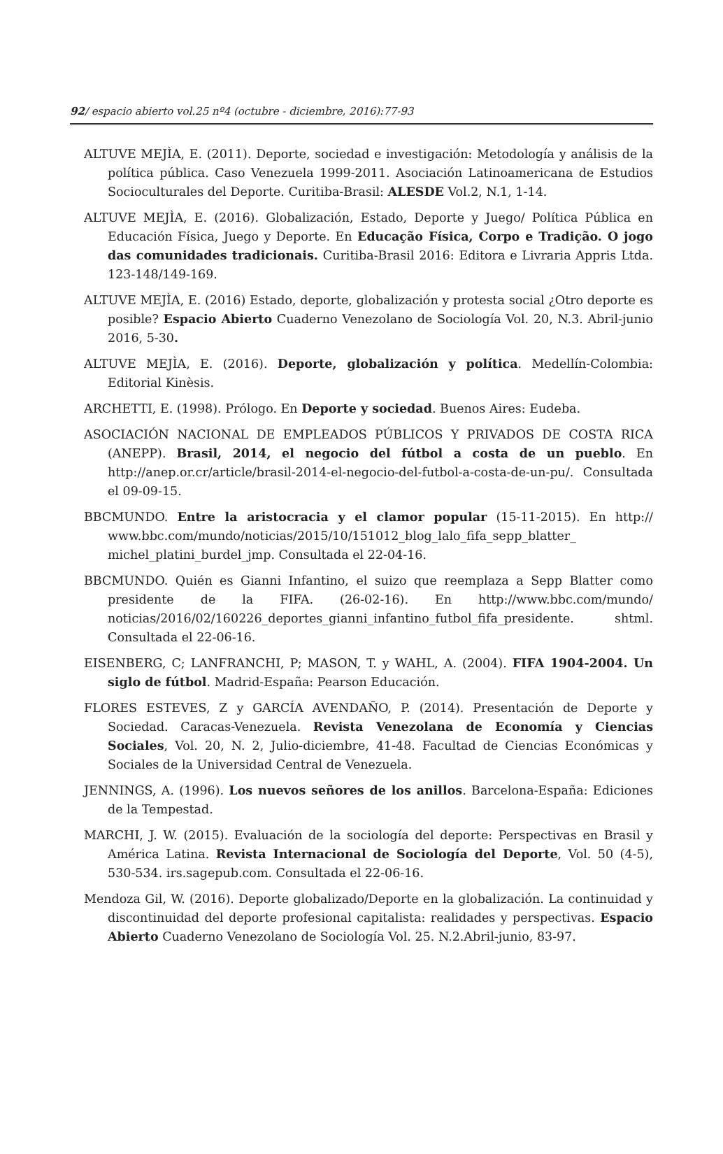92/ espacio abierto vol.25 nº4 (octubre - diciembre, 2016):77-93
ALTUVE MEJÌA, E. (2011). Deporte, sociedad e investigación: Metodología y análisis de la política pública. Caso Venezuela 1999-2011. Asociación Latinoamericana de Estudios Socioculturales del Deporte. Curitiba-Brasil: ALESDE Vol.2, N.1, 1-14.
ALTUVE MEJÌA, E. (2016). Globalización, Estado, Deporte y Juego/ Política Pública en Educación Física, Juego y Deporte. En Educação Física, Corpo e Tradição. O jogo das comunidades tradicionais. Curitiba-Brasil 2016: Editora e Livraria Appris Ltda. 123-148/149-169.
ALTUVE MEJÌA, E. (2016) Estado, deporte, globalización y protesta social ¿Otro deporte es posible? Espacio Abierto Cuaderno Venezolano de Sociología Vol. 20, N.3. Abril-junio 2016, 5-30.
ALTUVE MEJÌA, E. (2016). Deporte, globalización y política. Medellín-Colombia: Editorial Kinèsis.
ARCHETTI, E. (1998). Prólogo. En Deporte y sociedad. Buenos Aires: Eudeba.
ASOCIACIÓN NACIONAL DE EMPLEADOS PÚBLICOS Y PRIVADOS DE COSTA RICA (ANEPP). Brasil, 2014, el negocio del fútbol a costa de un pueblo. En http://anep.or.cr/article/brasil-2014-el-negocio-del-futbol-a-costa-de-un-pu/. Consultada el 09-09-15.
BBCMUNDO. Entre la aristocracia y el clamor popular (15-11-2015). En http:// www.bbc.com/mundo/noticias/2015/10/151012_blog_lalo_fifa_sepp_blatter_ michel_platini_burdel_jmp. Consultada el 22-04-16.
BBCMUNDO. Quién es Gianni Infantino, el suizo que reemplaza a Sepp Blatter como presidente de la FIFA. (26-02-16). En http://www.bbc.com/mundo/ noticias/2016/02/160226_deportes_gianni_infantino_futbol_fifa_presidente. shtml. Consultada el 22-06-16.
EISENBERG, C; LANFRANCHI, P; MASON, T. y WAHL, A. (2004). FIFA 1904-2004. Un siglo de fútbol. Madrid-España: Pearson Educación.
FLORES ESTEVES, Z y GARCÍA AVENDAÑO, P. (2014). Presentación de Deporte y Sociedad. Caracas-Venezuela. Revista Venezolana de Economía y Ciencias Sociales, Vol. 20, N. 2, Julio-diciembre, 41-48. Facultad de Ciencias Económicas y Sociales de la Universidad Central de Venezuela.
JENNINGS, A. (1996). Los nuevos señores de los anillos. Barcelona-España: Ediciones de la Tempestad.
MARCHI, J. W. (2015). Evaluación de la sociología del deporte: Perspectivas en Brasil y América Latina. Revista Internacional de Sociología del Deporte, Vol. 50 (4-5), 530-534. irs.sagepub.com. Consultada el 22-06-16.
Mendoza Gil, W. (2016). Deporte globalizado/Deporte en la globalización. La continuidad y discontinuidad del deporte profesional capitalista: realidades y perspectivas. Espacio Abierto Cuaderno Venezolano de Sociología Vol. 25. N.2.Abril-junio, 83-97.